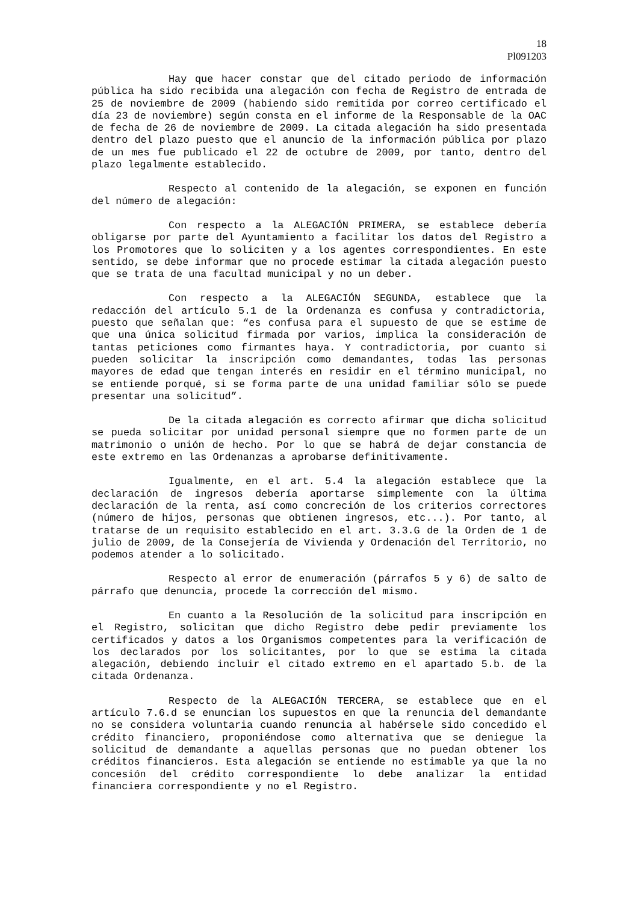18
Pl091203
Hay que hacer constar que del citado periodo de información pública ha sido recibida una alegación con fecha de Registro de entrada de 25 de noviembre de 2009 (habiendo sido remitida por correo certificado el día 23 de noviembre) según consta en el informe de la Responsable de la OAC de fecha de 26 de noviembre de 2009. La citada alegación ha sido presentada dentro del plazo puesto que el anuncio de la información pública por plazo de un mes fue publicado el 22 de octubre de 2009, por tanto, dentro del plazo legalmente establecido.
Respecto al contenido de la alegación, se exponen en función del número de alegación:
Con respecto a la ALEGACIÓN PRIMERA, se establece debería obligarse por parte del Ayuntamiento a facilitar los datos del Registro a los Promotores que lo soliciten y a los agentes correspondientes. En este sentido, se debe informar que no procede estimar la citada alegación puesto que se trata de una facultad municipal y no un deber.
Con respecto a la ALEGACIÓN SEGUNDA, establece que la redacción del artículo 5.1 de la Ordenanza es confusa y contradictoria, puesto que señalan que: “es confusa para el supuesto de que se estime de que una única solicitud firmada por varios, implica la consideración de tantas peticiones como firmantes haya. Y contradictoria, por cuanto si pueden solicitar la inscripción como demandantes, todas las personas mayores de edad que tengan interés en residir en el término municipal, no se entiende porqué, si se forma parte de una unidad familiar sólo se puede presentar una solicitud”.
De la citada alegación es correcto afirmar que dicha solicitud se pueda solicitar por unidad personal siempre que no formen parte de un matrimonio o unión de hecho. Por lo que se habrá de dejar constancia de este extremo en las Ordenanzas a aprobarse definitivamente.
Igualmente, en el art. 5.4 la alegación establece que la declaración de ingresos debería aportarse simplemente con la última declaración de la renta, así como concreción de los criterios correctores (número de hijos, personas que obtienen ingresos, etc...). Por tanto, al tratarse de un requisito establecido en el art. 3.3.G de la Orden de 1 de julio de 2009, de la Consejería de Vivienda y Ordenación del Territorio, no podemos atender a lo solicitado.
Respecto al error de enumeración (párrafos 5 y 6) de salto de párrafo que denuncia, procede la corrección del mismo.
En cuanto a la Resolución de la solicitud para inscripción en el Registro, solicitan que dicho Registro debe pedir previamente los certificados y datos a los Organismos competentes para la verificación de los declarados por los solicitantes, por lo que se estima la citada alegación, debiendo incluir el citado extremo en el apartado 5.b. de la citada Ordenanza.
Respecto de la ALEGACIÓN TERCERA, se establece que en el artículo 7.6.d se enuncian los supuestos en que la renuncia del demandante no se considera voluntaria cuando renuncia al habérsele sido concedido el crédito financiero, proponiéndose como alternativa que se deniegue la solicitud de demandante a aquellas personas que no puedan obtener los créditos financieros. Esta alegación se entiende no estimable ya que la no concesión del crédito correspondiente lo debe analizar la entidad financiera correspondiente y no el Registro.